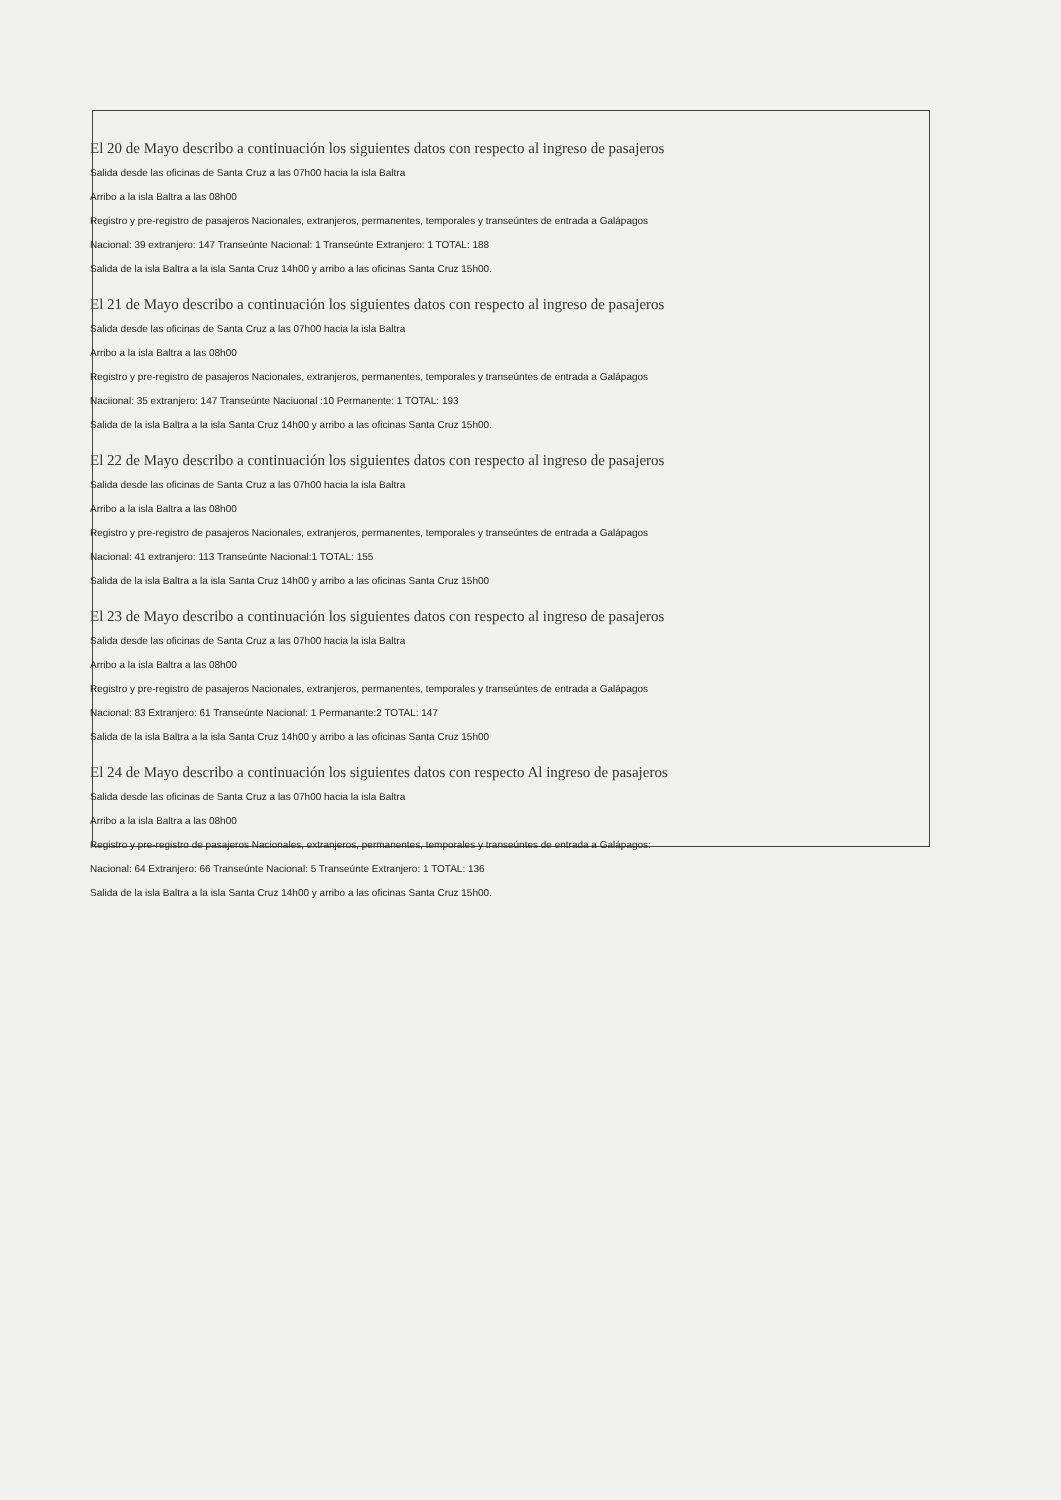El 20 de Mayo describo a continuación los siguientes datos con respecto al ingreso de pasajeros
Salida desde las oficinas de Santa Cruz a las 07h00 hacia la isla Baltra
Arribo a la isla Baltra a las 08h00
Registro y pre-registro de pasajeros Nacionales, extranjeros, permanentes, temporales y transeúntes de entrada a Galápagos
Nacional: 39 extranjero: 147 Transeúnte Nacional: 1 Transeúnte Extranjero: 1 TOTAL: 188
Salida de la isla Baltra a la isla Santa Cruz 14h00 y arribo a las oficinas Santa Cruz 15h00.
El 21 de Mayo describo a continuación los siguientes datos con respecto al ingreso de pasajeros
Salida desde las oficinas de Santa Cruz a las 07h00 hacia la isla Baltra
Arribo a la isla Baltra a las 08h00
Registro y pre-registro de pasajeros Nacionales, extranjeros, permanentes, temporales y transeúntes de entrada a Galápagos
Naciional: 35 extranjero: 147 Transeúnte Naciuonal :10 Permanente: 1 TOTAL: 193
Salida de la isla Baltra a la isla Santa Cruz 14h00 y arribo a las oficinas Santa Cruz 15h00.
El 22 de Mayo describo a continuación los siguientes datos con respecto al ingreso de pasajeros
Salida desde las oficinas de Santa Cruz a las 07h00 hacia la isla Baltra
Arribo a la isla Baltra a las 08h00
Registro y pre-registro de pasajeros Nacionales, extranjeros, permanentes, temporales y transeúntes de entrada a Galápagos
Nacional: 41 extranjero: 113 Transeúnte Nacional:1 TOTAL: 155
Salida de la isla Baltra a la isla Santa Cruz 14h00 y arribo a las oficinas Santa Cruz 15h00
El 23 de Mayo describo a continuación los siguientes datos con respecto al ingreso de pasajeros
Salida desde las oficinas de Santa Cruz a las 07h00 hacia la isla Baltra
Arribo a la isla Baltra a las 08h00
Registro y pre-registro de pasajeros Nacionales, extranjeros, permanentes, temporales y transeúntes de entrada a Galápagos
Nacional: 83 Extranjero: 61 Transeúnte Nacional: 1 Permanante:2 TOTAL: 147
Salida de la isla Baltra a la isla Santa Cruz 14h00 y arribo a las oficinas Santa Cruz 15h00
El 24 de Mayo describo a continuación los siguientes datos con respecto Al ingreso de pasajeros
Salida desde las oficinas de Santa Cruz a las 07h00 hacia la isla Baltra
Arribo a la isla Baltra a las 08h00
Registro y pre-registro de pasajeros Nacionales, extranjeros, permanentes, temporales y transeúntes de entrada a Galápagos:
Nacional: 64 Extranjero: 66 Transeúnte Nacional: 5 Transeúnte Extranjero: 1 TOTAL: 136
Salida de la isla Baltra a la isla Santa Cruz 14h00 y arribo a las oficinas Santa Cruz 15h00.